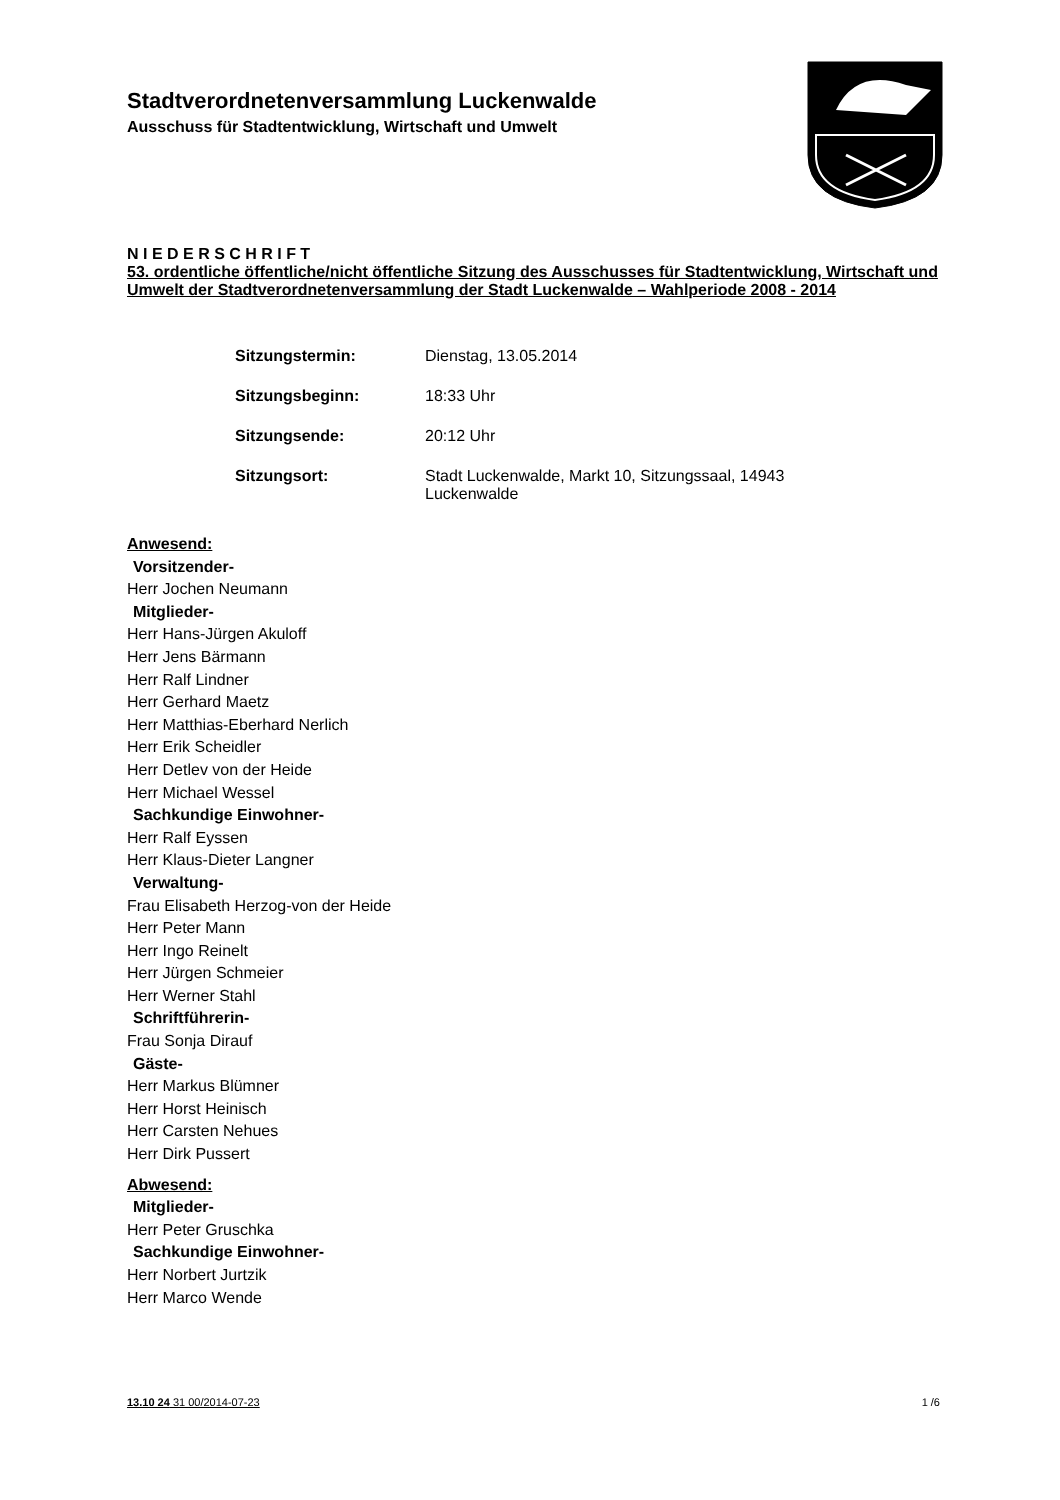Stadtverordnetenversammlung Luckenwalde
Ausschuss für Stadtentwicklung, Wirtschaft und Umwelt
N I E D E R S C H R I F T
53. ordentliche öffentliche/nicht öffentliche Sitzung des Ausschusses für Stadtentwicklung, Wirtschaft und Umwelt der Stadtverordnetenversammlung der Stadt Luckenwalde – Wahlperiode 2008 - 2014
Sitzungstermin: Dienstag, 13.05.2014
Sitzungsbeginn: 18:33 Uhr
Sitzungsende: 20:12 Uhr
Sitzungsort: Stadt Luckenwalde, Markt 10, Sitzungssaal, 14943 Luckenwalde
Anwesend:
Vorsitzender-
Herr Jochen Neumann
Mitglieder-
Herr Hans-Jürgen Akuloff
Herr Jens Bärmann
Herr Ralf Lindner
Herr Gerhard Maetz
Herr Matthias-Eberhard Nerlich
Herr Erik Scheidler
Herr Detlev von der Heide
Herr Michael Wessel
Sachkundige Einwohner-
Herr Ralf Eyssen
Herr Klaus-Dieter Langner
Verwaltung-
Frau Elisabeth Herzog-von der Heide
Herr Peter Mann
Herr Ingo Reinelt
Herr Jürgen Schmeier
Herr Werner Stahl
Schriftführerin-
Frau Sonja Dirauf
Gäste-
Herr Markus Blümner
Herr Horst Heinisch
Herr Carsten Nehues
Herr Dirk Pussert
Abwesend:
Mitglieder-
Herr Peter Gruschka
Sachkundige Einwohner-
Herr Norbert Jurtzik
Herr Marco Wende
13.10 24 31 00/2014-07-23 1 /6